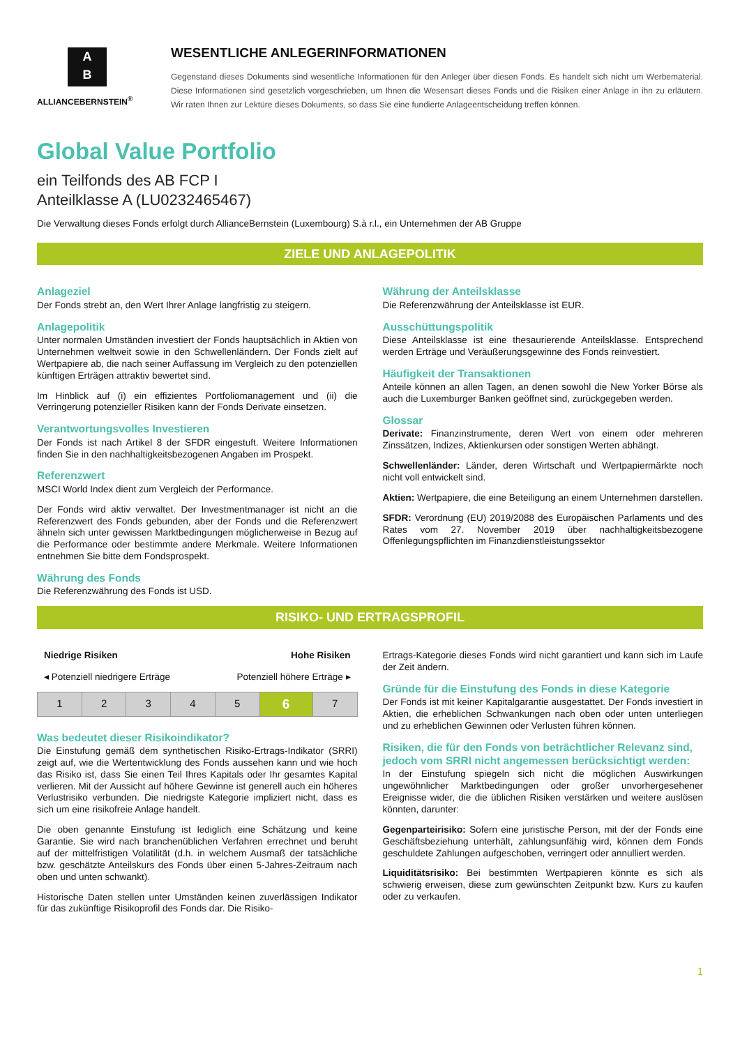A
B
ALLIANCEBERNSTEIN<sup>®</sup>
WESENTLICHE ANLEGERINFORMATIONEN
Gegenstand dieses Dokuments sind wesentliche Informationen für den Anleger über diesen Fonds. Es handelt sich nicht um Werbematerial. Diese Informationen sind gesetzlich vorgeschrieben, um Ihnen die Wesensart dieses Fonds und die Risiken einer Anlage in ihn zu erläutern. Wir raten Ihnen zur Lektüre dieses Dokuments, so dass Sie eine fundierte Anlageentscheidung treffen können.
Global Value Portfolio
ein Teilfonds des AB FCP I
Anteilklasse A (LU0232465467)
Die Verwaltung dieses Fonds erfolgt durch AllianceBernstein (Luxembourg) S.à r.l., ein Unternehmen der AB Gruppe
ZIELE UND ANLAGEPOLITIK
Anlageziel
Der Fonds strebt an, den Wert Ihrer Anlage langfristig zu steigern.
Anlagepolitik
Unter normalen Umständen investiert der Fonds hauptsächlich in Aktien von Unternehmen weltweit sowie in den Schwellenländern. Der Fonds zielt auf Wertpapiere ab, die nach seiner Auffassung im Vergleich zu den potenziellen künftigen Erträgen attraktiv bewertet sind.
Im Hinblick auf (i) ein effizientes Portfoliomanagement und (ii) die Verringerung potenzieller Risiken kann der Fonds Derivate einsetzen.
Verantwortungsvolles Investieren
Der Fonds ist nach Artikel 8 der SFDR eingestuft. Weitere Informationen finden Sie in den nachhaltigkeitsbezogenen Angaben im Prospekt.
Referenzwert
MSCI World Index dient zum Vergleich der Performance.
Der Fonds wird aktiv verwaltet. Der Investmentmanager ist nicht an die Referenzwert des Fonds gebunden, aber der Fonds und die Referenzwert ähneln sich unter gewissen Marktbedingungen möglicherweise in Bezug auf die Performance oder bestimmte andere Merkmale. Weitere Informationen entnehmen Sie bitte dem Fondsprospekt.
Währung des Fonds
Die Referenzwährung des Fonds ist USD.
Währung der Anteilsklasse
Die Referenzwährung der Anteilsklasse ist EUR.
Ausschüttungspolitik
Diese Anteilsklasse ist eine thesaurierende Anteilsklasse. Entsprechend werden Erträge und Veräußerungsgewinne des Fonds reinvestiert.
Häufigkeit der Transaktionen
Anteile können an allen Tagen, an denen sowohl die New Yorker Börse als auch die Luxemburger Banken geöffnet sind, zurückgegeben werden.
Glossar
Derivate: Finanzinstrumente, deren Wert von einem oder mehreren Zinssätzen, Indizes, Aktienkursen oder sonstigen Werten abhängt.
Schwellenländer: Länder, deren Wirtschaft und Wertpapiermärkte noch nicht voll entwickelt sind.
Aktien: Wertpapiere, die eine Beteiligung an einem Unternehmen darstellen.
SFDR: Verordnung (EU) 2019/2088 des Europäischen Parlaments und des Rates vom 27. November 2019 über nachhaltigkeitsbezogene Offenlegungspflichten im Finanzdienstleistungssektor
RISIKO- UND ERTRAGSPROFIL
Niedrige Risiken Hohe Risiken
◂ Potenziell niedrigere Erträge Potenziell höhere Erträge ▸
| 1 | 2 | 3 | 4 | 5 | 6 | 7 |
Was bedeutet dieser Risikoindikator?
Die Einstufung gemäß dem synthetischen Risiko-Ertrags-Indikator (SRRI) zeigt auf, wie die Wertentwicklung des Fonds aussehen kann und wie hoch das Risiko ist, dass Sie einen Teil Ihres Kapitals oder Ihr gesamtes Kapital verlieren. Mit der Aussicht auf höhere Gewinne ist generell auch ein höheres Verlustrisiko verbunden. Die niedrigste Kategorie impliziert nicht, dass es sich um eine risikofreie Anlage handelt.
Die oben genannte Einstufung ist lediglich eine Schätzung und keine Garantie. Sie wird nach branchenüblichen Verfahren errechnet und beruht auf der mittelfristigen Volatilität (d.h. in welchem Ausmaß der tatsächliche bzw. geschätzte Anteilskurs des Fonds über einen 5-Jahres-Zeitraum nach oben und unten schwankt).
Historische Daten stellen unter Umständen keinen zuverlässigen Indikator für das zukünftige Risikoprofil des Fonds dar. Die Risiko-
Ertrags-Kategorie dieses Fonds wird nicht garantiert und kann sich im Laufe der Zeit ändern.
Gründe für die Einstufung des Fonds in diese Kategorie
Der Fonds ist mit keiner Kapitalgarantie ausgestattet. Der Fonds investiert in Aktien, die erheblichen Schwankungen nach oben oder unten unterliegen und zu erheblichen Gewinnen oder Verlusten führen können.
Risiken, die für den Fonds von beträchtlicher Relevanz sind, jedoch vom SRRI nicht angemessen berücksichtigt werden:
In der Einstufung spiegeln sich nicht die möglichen Auswirkungen ungewöhnlicher Marktbedingungen oder großer unvorhergesehener Ereignisse wider, die die üblichen Risiken verstärken und weitere auslösen könnten, darunter:
Gegenparteirisiko: Sofern eine juristische Person, mit der der Fonds eine Geschäftsbeziehung unterhält, zahlungsunfähig wird, können dem Fonds geschuldete Zahlungen aufgeschoben, verringert oder annulliert werden.
Liquiditätsrisiko: Bei bestimmten Wertpapieren könnte es sich als schwierig erweisen, diese zum gewünschten Zeitpunkt bzw. Kurs zu kaufen oder zu verkaufen.
1